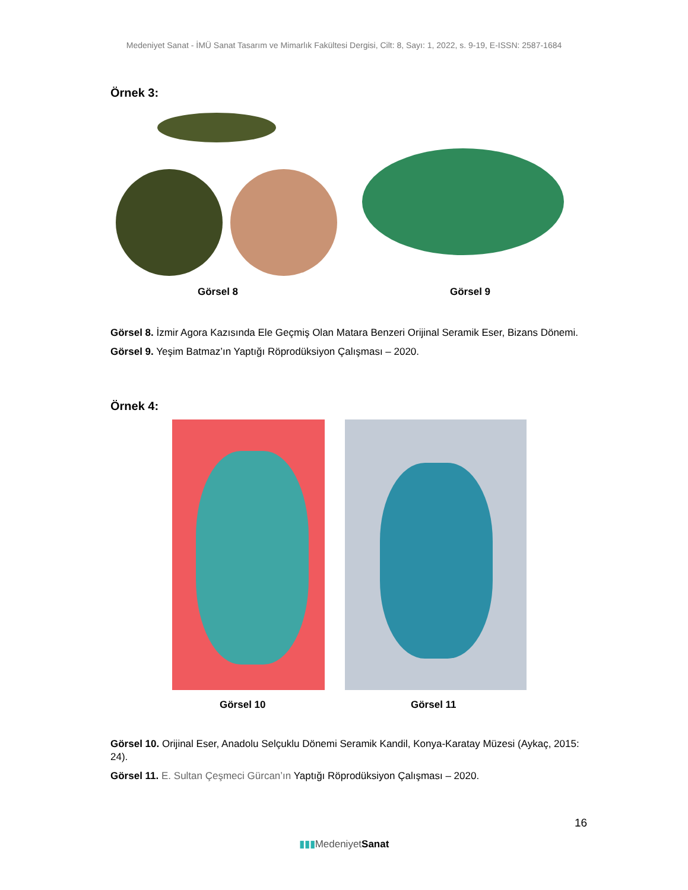Medeniyet Sanat - İMÜ Sanat Tasarım ve Mimarlık Fakültesi Dergisi, Cilt: 8, Sayı: 1, 2022, s. 9-19, E-ISSN: 2587-1684
Örnek 3:
Görsel 8 Görsel 9
Görsel 8. İzmir Agora Kazısında Ele Geçmiş Olan Matara Benzeri Orijinal Seramik Eser, Bizans Dönemi.
Görsel 9. Yeşim Batmaz’ın Yaptığı Röprodüksiyon Çalışması – 2020.
Örnek 4:
Görsel 10 Görsel 11
Görsel 10. Orijinal Eser, Anadolu Selçuklu Dönemi Seramik Kandil, Konya-Karatay Müzesi (Aykaç, 2015: 24).
Görsel 11. E. Sultan Çeşmeci Gürcan’ın Yaptığı Röprodüksiyon Çalışması – 2020.
16
▮▮▮Medeniyet Sanat